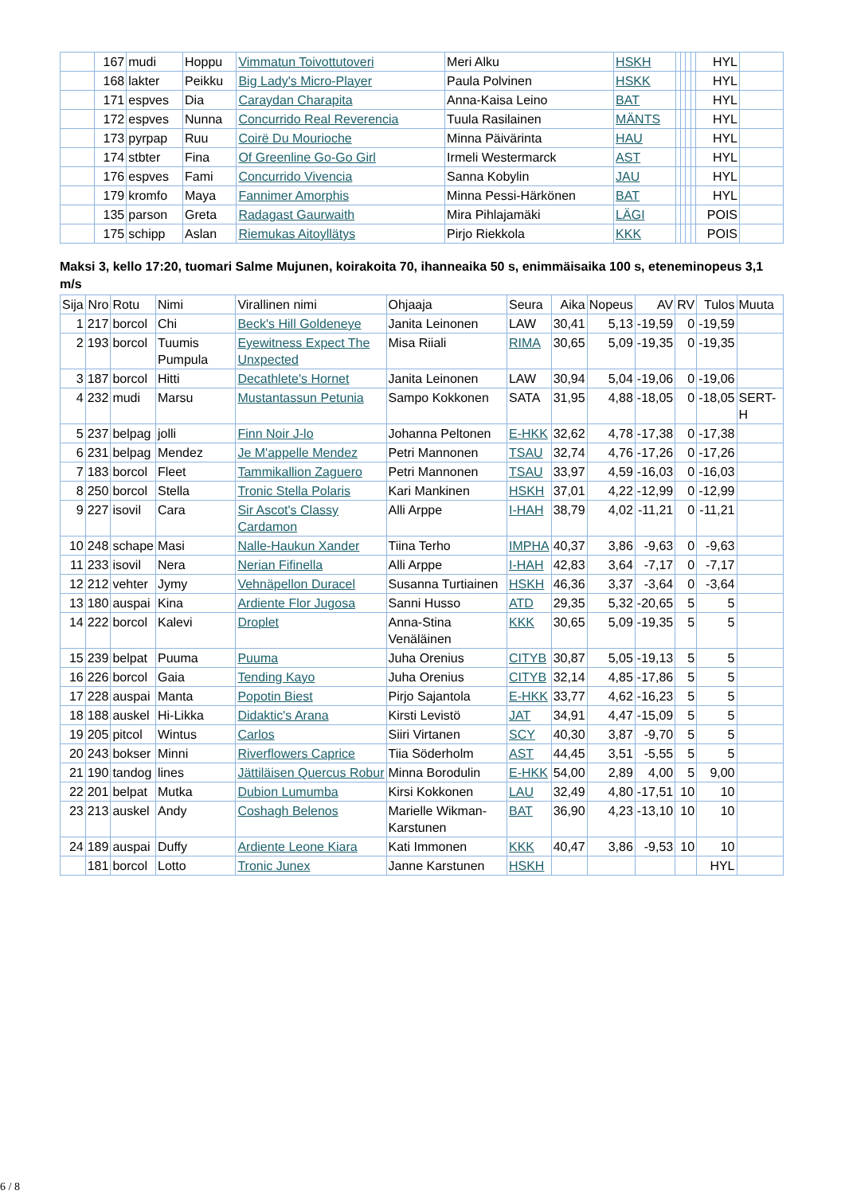| | 167 | mudi | Hoppu | Vimmatun Toivottutoveri | Meri Alku | HSKH | | | | | HYL | |
| | 168 | lakter | Peikku | Big Lady's Micro-Player | Paula Polvinen | HSKK | | | | | HYL | |
| | 171 | espves | Dia | Caraydan Charapita | Anna-Kaisa Leino | BAT | | | | | HYL | |
| | 172 | espves | Nunna | Concurrido Real Reverencia | Tuula Rasilainen | MÄNTS | | | | | HYL | |
| | 173 | pyrpap | Ruu | Coirë Du Mourioche | Minna Päivärinta | HAU | | | | | HYL | |
| | 174 | stbter | Fina | Of Greenline Go-Go Girl | Irmeli Westermarck | AST | | | | | HYL | |
| | 176 | espves | Fami | Concurrido Vivencia | Sanna Kobylin | JAU | | | | | HYL | |
| | 179 | kromfo | Maya | Fannimer Amorphis | Minna Pessi-Härkönen | BAT | | | | | HYL | |
| | 135 | parson | Greta | Radagast Gaurwaith | Mira Pihlajamäki | LÄGI | | | | | POIS | |
| | 175 | schipp | Aslan | Riemukas Aitoyllätys | Pirjo Riekkola | KKK | | | | | POIS | |
Maksi 3, kello 17:20, tuomari Salme Mujunen, koirakoita 70, ihanneaika 50 s, enimmäisaika 100 s, eteneminopeus 3,1 m/s
| Sija | Nro | Rotu | Nimi | Virallinen nimi | Ohjaaja | Seura | Aika | Nopeus | AV | RV | Tulos | Muuta |
| --- | --- | --- | --- | --- | --- | --- | --- | --- | --- | --- | --- | --- |
| 1 | 217 | borcol | Chi | Beck's Hill Goldeneye | Janita Leinonen | LAW | 30,41 | 5,13 | -19,59 | 0 | -19,59 | |
| 2 | 193 | borcol | Tuumis Pumpula | Eyewitness Expect The Unxpected | Misa Riiali | RIMA | 30,65 | 5,09 | -19,35 | 0 | -19,35 | |
| 3 | 187 | borcol | Hitti | Decathlete's Hornet | Janita Leinonen | LAW | 30,94 | 5,04 | -19,06 | 0 | -19,06 | |
| 4 | 232 | mudi | Marsu | Mustantassun Petunia | Sampo Kokkonen | SATA | 31,95 | 4,88 | -18,05 | 0 | -18,05 | SERT-H |
| 5 | 237 | belpag | jolli | Finn Noir J-lo | Johanna Peltonen | E-HKK | 32,62 | 4,78 | -17,38 | 0 | -17,38 | |
| 6 | 231 | belpag | Mendez | Je M'appelle Mendez | Petri Mannonen | TSAU | 32,74 | 4,76 | -17,26 | 0 | -17,26 | |
| 7 | 183 | borcol | Fleet | Tammikallion Zaguero | Petri Mannonen | TSAU | 33,97 | 4,59 | -16,03 | 0 | -16,03 | |
| 8 | 250 | borcol | Stella | Tronic Stella Polaris | Kari Mankinen | HSKH | 37,01 | 4,22 | -12,99 | 0 | -12,99 | |
| 9 | 227 | isovil | Cara | Sir Ascot's Classy Cardamon | Alli Arppe | I-HAH | 38,79 | 4,02 | -11,21 | 0 | -11,21 | |
| 10 | 248 | schape | Masi | Nalle-Haukun Xander | Tiina Terho | IMPHA | 40,37 | 3,86 | -9,63 | 0 | -9,63 | |
| 11 | 233 | isovil | Nera | Nerian Fifinella | Alli Arppe | I-HAH | 42,83 | 3,64 | -7,17 | 0 | -7,17 | |
| 12 | 212 | vehter | Jymy | Vehnäpellon Duracel | Susanna Turtiainen | HSKH | 46,36 | 3,37 | -3,64 | 0 | -3,64 | |
| 13 | 180 | auspai | Kina | Ardiente Flor Jugosa | Sanni Husso | ATD | 29,35 | 5,32 | -20,65 | 5 | 5 | |
| 14 | 222 | borcol | Kalevi | Droplet | Anna-Stina Venäläinen | KKK | 30,65 | 5,09 | -19,35 | 5 | 5 | |
| 15 | 239 | belpat | Puuma | Puuma | Juha Orenius | CITYB | 30,87 | 5,05 | -19,13 | 5 | 5 | |
| 16 | 226 | borcol | Gaia | Tending Kayo | Juha Orenius | CITYB | 32,14 | 4,85 | -17,86 | 5 | 5 | |
| 17 | 228 | auspai | Manta | Popotin Biest | Pirjo Sajantola | E-HKK | 33,77 | 4,62 | -16,23 | 5 | 5 | |
| 18 | 188 | auskel | Hi-Likka | Didaktic's Arana | Kirsti Levistö | JAT | 34,91 | 4,47 | -15,09 | 5 | 5 | |
| 19 | 205 | pitcol | Wintus | Carlos | Siiri Virtanen | SCY | 40,30 | 3,87 | -9,70 | 5 | 5 | |
| 20 | 243 | bokser | Minni | Riverflowers Caprice | Tiia Söderholm | AST | 44,45 | 3,51 | -5,55 | 5 | 5 | |
| 21 | 190 | tandog | lines | Jättiläisen Quercus Robur | Minna Borodulin | E-HKK | 54,00 | 2,89 | 4,00 | 5 | 9,00 | |
| 22 | 201 | belpat | Mutka | Dubion Lumumba | Kirsi Kokkonen | LAU | 32,49 | 4,80 | -17,51 | 10 | 10 | |
| 23 | 213 | auskel | Andy | Coshagh Belenos | Marielle Wikman-Karstunen | BAT | 36,90 | 4,23 | -13,10 | 10 | 10 | |
| 24 | 189 | auspai | Duffy | Ardiente Leone Kiara | Kati Immonen | KKK | 40,47 | 3,86 | -9,53 | 10 | 10 | |
| | 181 | borcol | Lotto | Tronic Junex | Janne Karstunen | HSKH | | | | | HYL | |
6 / 8